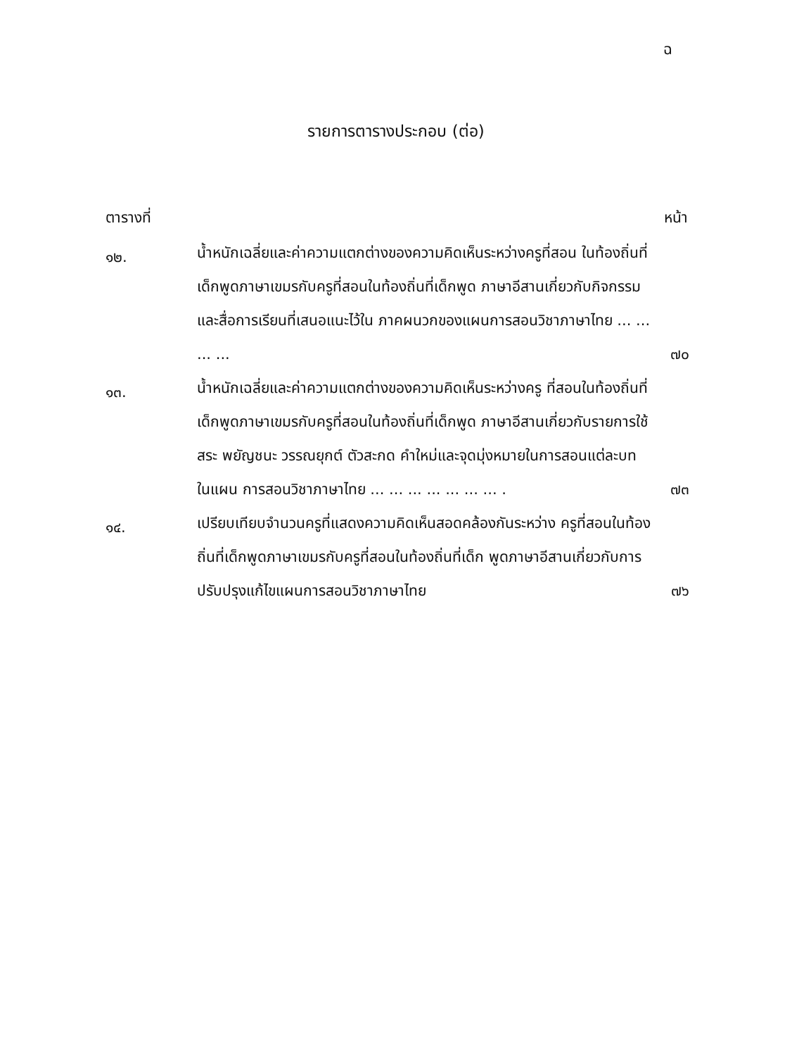ฉ
รายการตารางประกอบ (ต่อ)
ตารางที่ หน้า
| ๑๒. | น้ำหนักเฉลี่ยและค่าความแตกต่างของความคิดเห็นระหว่างครูที่สอน ในท้องถิ่นที่เด็กพูดภาษาเขมรกับครูที่สอนในท้องถิ่นที่เด็กพูด ภาษาอีสานเกี่ยวกับกิจกรรมและสื่อการเรียนที่เสนอแนะไว้ใน ภาคผนวกของแผนการสอนวิชาภาษาไทย ... ... ... ... | ๗๐ |
| ๑๓. | น้ำหนักเฉลี่ยและค่าความแตกต่างของความคิดเห็นระหว่างครู ที่สอนในท้องถิ่นที่เด็กพูดภาษาเขมรกับครูที่สอนในท้องถิ่นที่เด็กพูด ภาษาอีสานเกี่ยวกับรายการใช้สระ พยัญชนะ วรรณยุกต์ ตัวสะกด คำใหม่และจุดมุ่งหมายในการสอนแต่ละบท ในแผน การสอนวิชาภาษาไทย ... ... ... ... ... ... ... . | ๗๓ |
| ๑๔. | เปรียบเทียบจำนวนครูที่แสดงความคิดเห็นสอดคล้องกันระหว่าง ครูที่สอนในท้องถิ่นที่เด็กพูดภาษาเขมรกับครูที่สอนในท้องถิ่นที่เด็ก พูดภาษาอีสานเกี่ยวกับการปรับปรุงแก้ไขแผนการสอนวิชาภาษาไทย | ๗๖ |